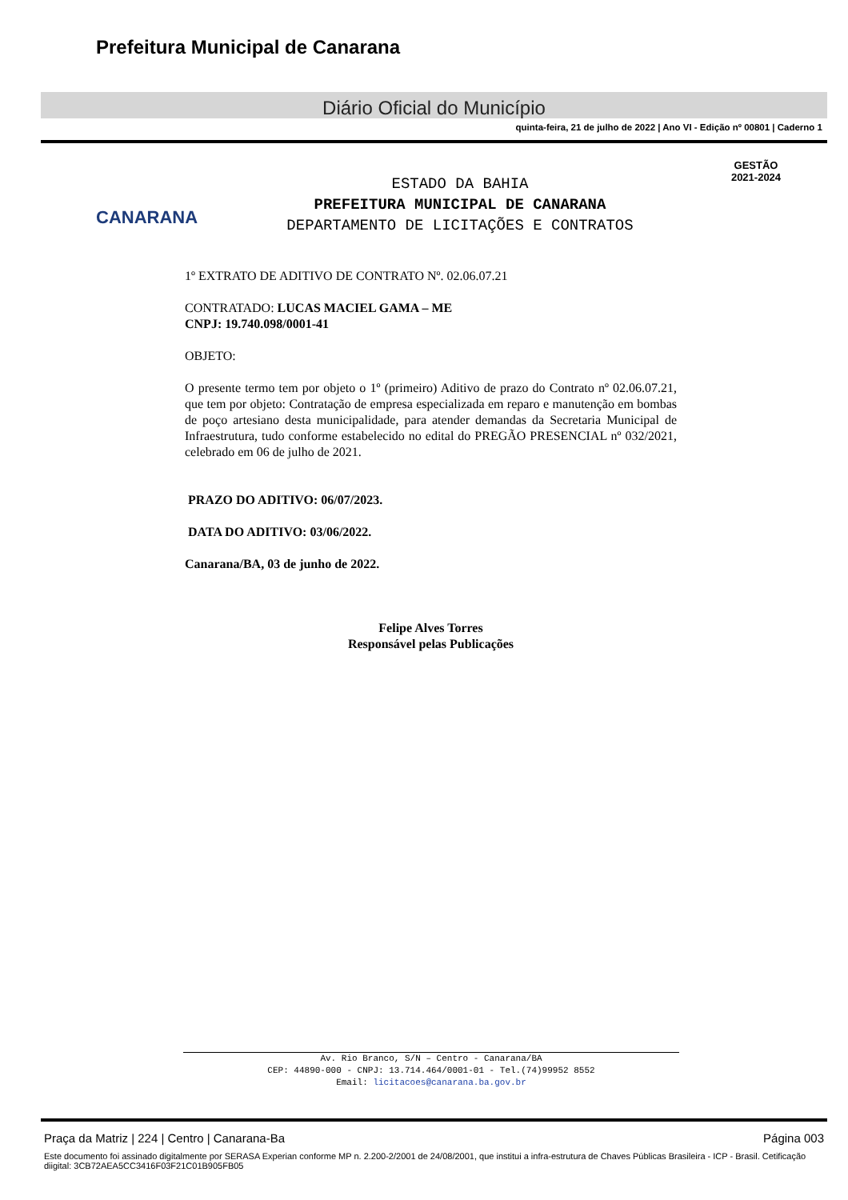Prefeitura Municipal de Canarana
Diário Oficial do Município
quinta-feira, 21 de julho de 2022 | Ano VI - Edição nº 00801 | Caderno 1
CANARANA
ESTADO DA BAHIA
PREFEITURA MUNICIPAL DE CANARANA
DEPARTAMENTO DE LICITAÇÕES E CONTRATOS
GESTÃO
2021-2024
1º EXTRATO DE ADITIVO DE CONTRATO Nº. 02.06.07.21
CONTRATADO: LUCAS MACIEL GAMA – ME
CNPJ: 19.740.098/0001-41
OBJETO:
O presente termo tem por objeto o 1º (primeiro) Aditivo de prazo do Contrato nº 02.06.07.21, que tem por objeto: Contratação de empresa especializada em reparo e manutenção em bombas de poço artesiano desta municipalidade, para atender demandas da Secretaria Municipal de Infraestrutura, tudo conforme estabelecido no edital do PREGÃO PRESENCIAL nº 032/2021, celebrado em 06 de julho de 2021.
PRAZO DO ADITIVO: 06/07/2023.
DATA DO ADITIVO: 03/06/2022.
Canarana/BA, 03 de junho de 2022.
Felipe Alves Torres
Responsável pelas Publicações
Av. Rio Branco, S/N – Centro - Canarana/BA
CEP: 44890-000 - CNPJ: 13.714.464/0001-01 - Tel.(74)99952 8552
Email: licitacoes@canarana.ba.gov.br
Praça da Matriz | 224 | Centro | Canarana-Ba Página 003
Este documento foi assinado digitalmente por SERASA Experian conforme MP n. 2.200-2/2001 de 24/08/2001, que institui a infra-estrutura de Chaves Públicas Brasileira - ICP - Brasil. Cetificação diigital: 3CB72AEA5CC3416F03F21C01B905FB05